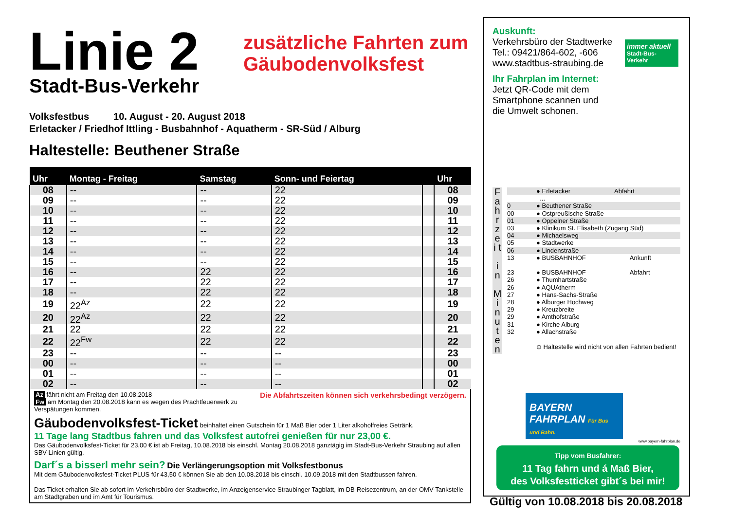Linie 2
Stadt-Bus-Verkehr
zusätzliche Fahrten zum
Gäubodenvolksfest
Volksfestbus 10. August - 20. August 2018
Erletacker / Friedhof Ittling - Busbahnhof - Aquatherm - SR-Süd / Alburg
Haltestelle: Beuthener Straße
| Uhr | Montag - Freitag | Samstag | Sonn- und Feiertag | | Uhr |
| --- | --- | --- | --- | --- | --- |
| 08 | -- | -- | 22 | | 08 |
| 09 | -- | -- | 22 | | 09 |
| 10 | -- | -- | 22 | | 10 |
| 11 | -- | -- | 22 | | 11 |
| 12 | -- | -- | 22 | | 12 |
| 13 | -- | -- | 22 | | 13 |
| 14 | -- | -- | 22 | | 14 |
| 15 | -- | -- | 22 | | 15 |
| 16 | -- | 22 | 22 | | 16 |
| 17 | -- | 22 | 22 | | 17 |
| 18 | -- | 22 | 22 | | 18 |
| 19 | 22<sup>Az</sup> | 22 | 22 | | 19 |
| 20 | 22<sup>Az</sup> | 22 | 22 | | 20 |
| 21 | 22 | 22 | 22 | | 21 |
| 22 | 22<sup>Fw</sup> | 22 | 22 | | 22 |
| 23 | -- | -- | -- | | 23 |
| 00 | -- | -- | -- | | 00 |
| 01 | -- | -- | -- | | 01 |
| 02 | -- | -- | -- | | 02 |
Az fährt nicht am Freitag den 10.08.2018 Die Abfahrtszeiten können sich verkehrsbedingt verzögern.
Fw am Montag den 20.08.2018 kann es wegen des Prachtfeuerwerk zu Verspätungen kommen.
Gäubodenvolksfest-Ticket beinhaltet einen Gutschein für 1 Maß Bier oder 1 Liter alkoholfreies Getränk.
11 Tage lang Stadtbus fahren und das Volksfest autofrei genießen für nur 23,00 €.
Das Gäubodenvolksfest-Ticket für 23,00 € ist ab Freitag, 10.08.2018 bis einschl. Montag 20.08.2018 ganztägig im Stadt-Bus-Verkehr Straubing auf allen SBV-Linien gültig.
Darf´s a bisserl mehr sein? Die Verlängerungsoption mit Volksfestbonus
Mit dem Gäubodenvolksfest-Ticket PLUS für 43,50 € können Sie ab den 10.08.2018 bis einschl. 10.09.2018 mit den Stadtbussen fahren.
Das Ticket erhalten Sie ab sofort im Verkehrsbüro der Stadtwerke, im Anzeigenservice Straubinger Tagblatt, im DB-Reisezentrum, an der OMV-Tankstelle am Stadtgraben und im Amt für Tourismus.
Auskunft:
Verkehrsbüro der Stadtwerke
Tel.: 09421/864-602, -606
www.stadtbus-straubing.de
Ihr Fahrplan im Internet:
Jetzt QR-Code mit dem
Smartphone scannen und
die Umwelt schonen.
immer aktuell
Stadt-Bus-Verkehr
F a h r z e i t
i n
M i n u t e n
● Erletacker Abfahrt
...
0 ● Beuthener Straße
00 ● Ostpreußische Straße
01 ● Oppelner Straße
03 ● Klinikum St. Elisabeth (Zugang Süd)
04 ● Michaelsweg
05 ● Stadtwerke
06 ● Lindenstraße
13 ● BUSBAHNHOF Ankunft
23 ● BUSBAHNHOF Abfahrt
26 ● Thumhartstraße
26 ● AQUAtherm
27 ● Hans-Sachs-Straße
28 ● Alburger Hochweg
29 ● Kreuzbreite
29 ● Amthofstraße
31 ● Kirche Alburg
32 ● Allachstraße
⊙ Haltestelle wird nicht von allen Fahrten bedient!
BAYERN
FAHRPLAN Für Bus und Bahn.
www.bayern-fahrplan.de
Tipp vom Busfahrer:
11 Tag fahrn und á Maß Bier,
des Volksfestticket gibt´s bei mir!
Gültig von 10.08.2018 bis 20.08.2018